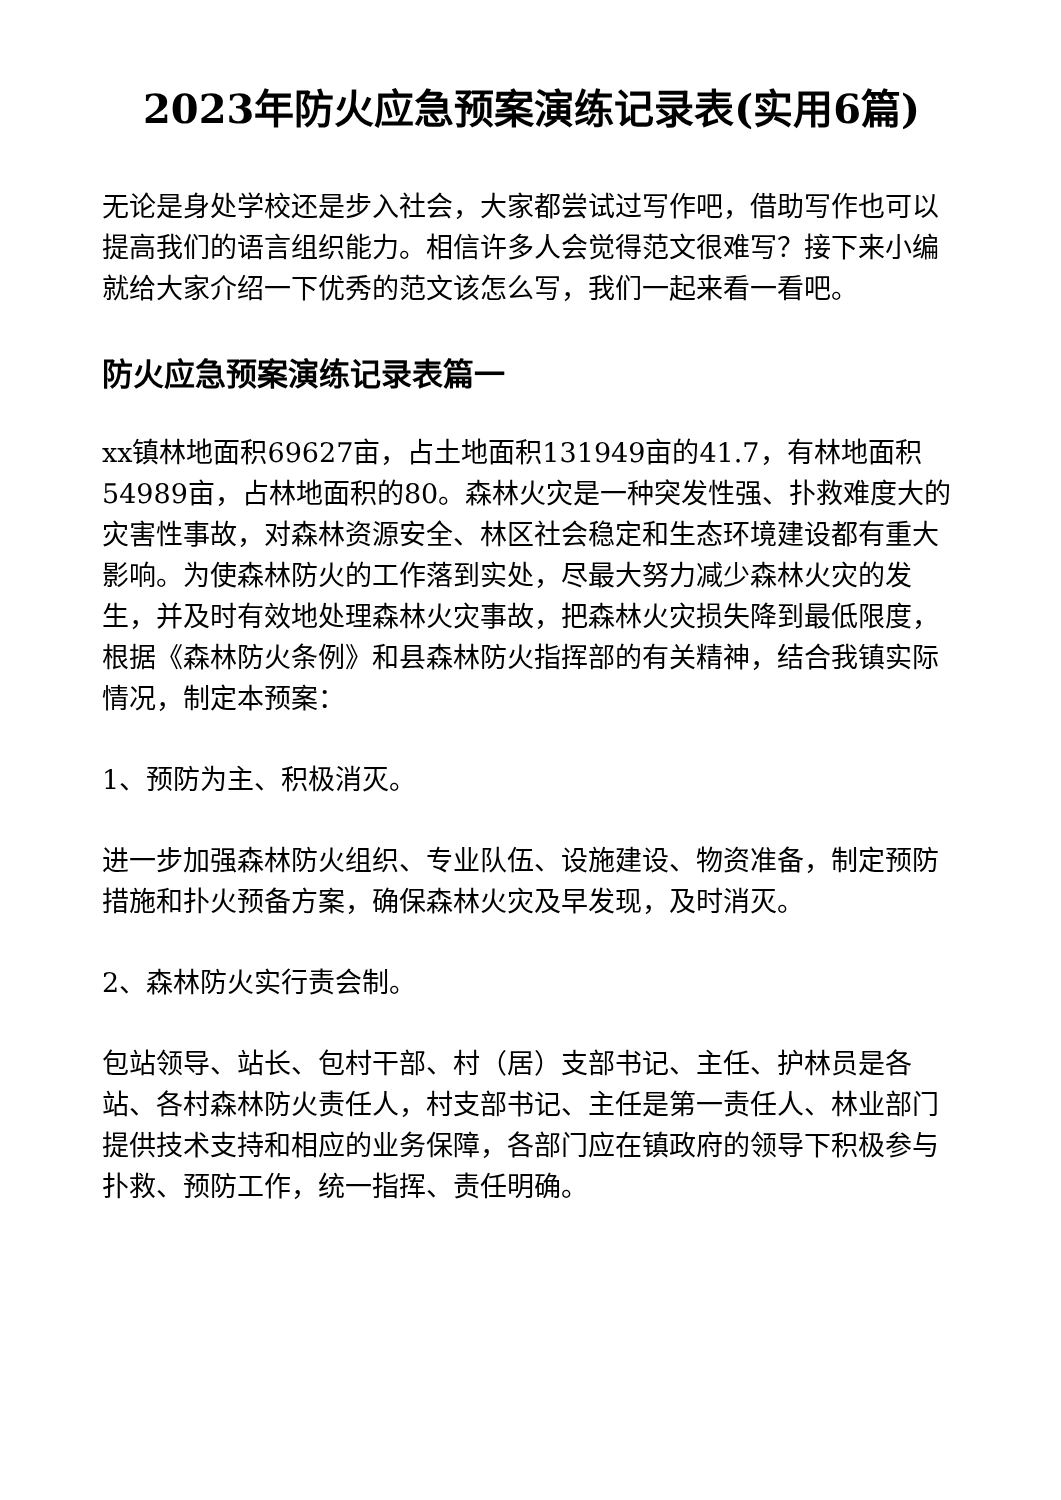2023年防火应急预案演练记录表(实用6篇)
无论是身处学校还是步入社会，大家都尝试过写作吧，借助写作也可以提高我们的语言组织能力。相信许多人会觉得范文很难写？接下来小编就给大家介绍一下优秀的范文该怎么写，我们一起来看一看吧。
防火应急预案演练记录表篇一
xx镇林地面积69627亩，占土地面积131949亩的41.7，有林地面积54989亩，占林地面积的80。森林火灾是一种突发性强、扑救难度大的灾害性事故，对森林资源安全、林区社会稳定和生态环境建设都有重大影响。为使森林防火的工作落到实处，尽最大努力减少森林火灾的发生，并及时有效地处理森林火灾事故，把森林火灾损失降到最低限度，根据《森林防火条例》和县森林防火指挥部的有关精神，结合我镇实际情况，制定本预案：
1、预防为主、积极消灭。
进一步加强森林防火组织、专业队伍、设施建设、物资准备，制定预防措施和扑火预备方案，确保森林火灾及早发现，及时消灭。
2、森林防火实行责会制。
包站领导、站长、包村干部、村（居）支部书记、主任、护林员是各站、各村森林防火责任人，村支部书记、主任是第一责任人、林业部门提供技术支持和相应的业务保障，各部门应在镇政府的领导下积极参与扑救、预防工作，统一指挥、责任明确。